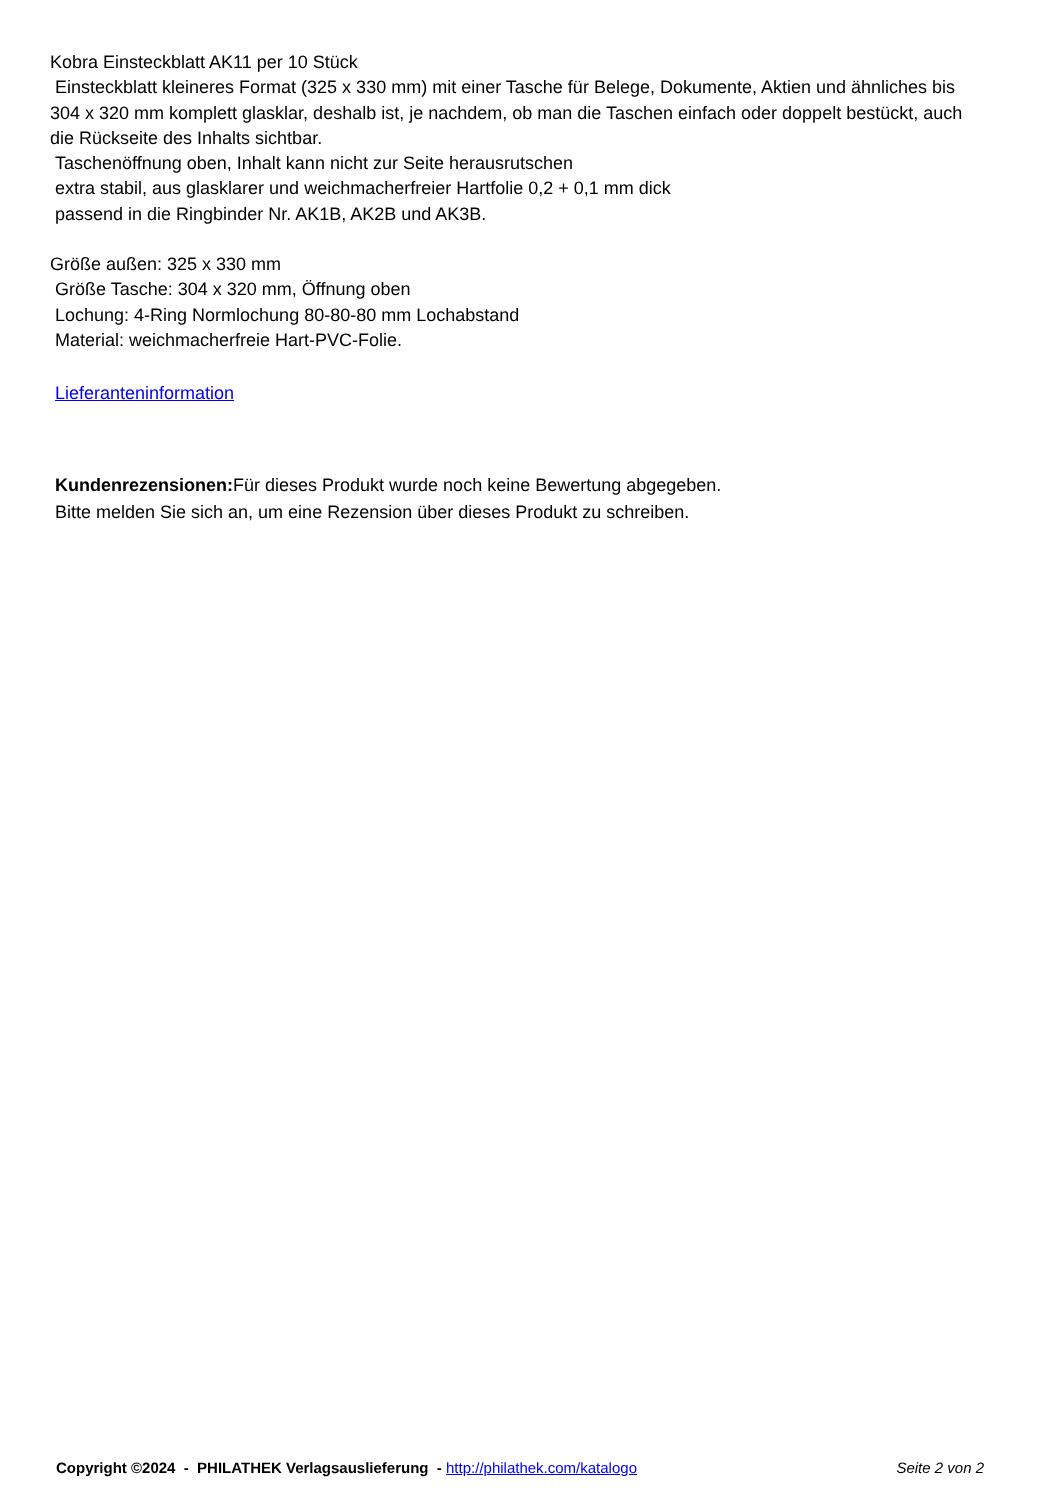Kobra Einsteckblatt AK11 per 10 Stück
Einsteckblatt kleineres Format (325 x 330 mm) mit einer Tasche für Belege, Dokumente, Aktien und ähnliches bis 304 x 320 mm komplett glasklar, deshalb ist, je nachdem, ob man die Taschen einfach oder doppelt bestückt, auch die Rückseite des Inhalts sichtbar.
Taschenöffnung oben, Inhalt kann nicht zur Seite herausrutschen
extra stabil, aus glasklarer und weichmacherfreier Hartfolie 0,2 + 0,1 mm dick
passend in die Ringbinder Nr. AK1B, AK2B und AK3B.
Größe außen: 325 x 330 mm
Größe Tasche: 304 x 320 mm, Öffnung oben
Lochung: 4-Ring Normlochung 80-80-80 mm Lochabstand
Material: weichmacherfreie Hart-PVC-Folie.
Lieferanteninformation
Kundenrezensionen: Für dieses Produkt wurde noch keine Bewertung abgegeben.
Bitte melden Sie sich an, um eine Rezension über dieses Produkt zu schreiben.
Copyright ©2024 - PHILATHEK Verlagsauslieferung - http://philathek.com/katalogo Seite 2 von 2